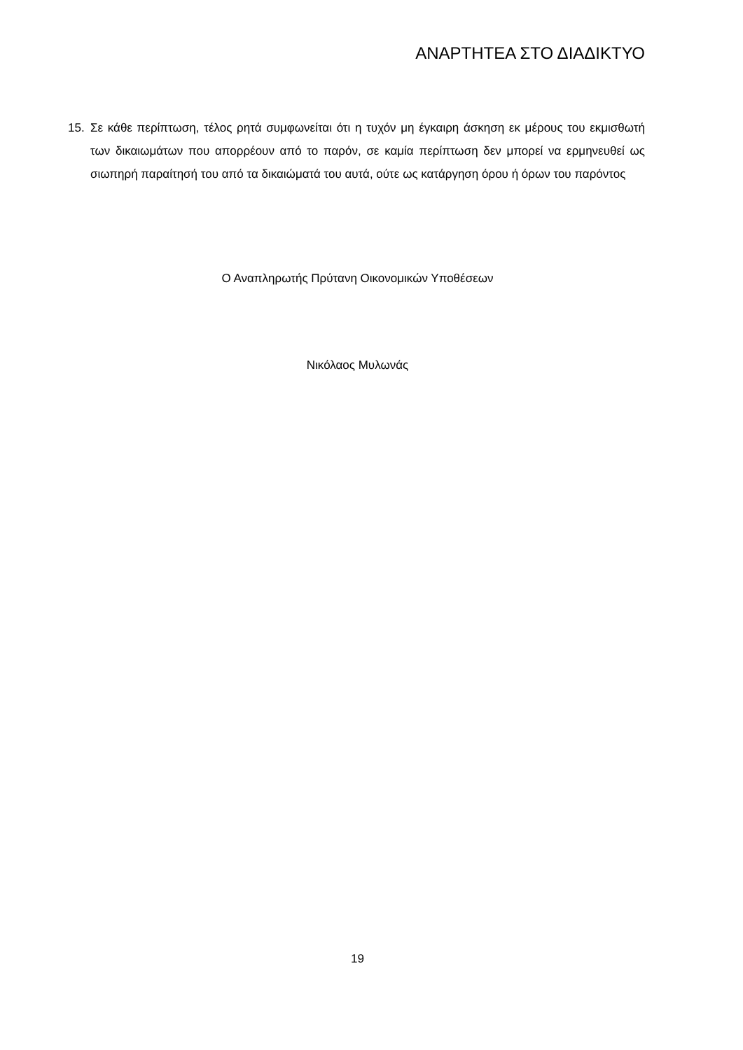ΑΝΑΡΤΗΤΕΑ ΣΤΟ ΔΙΑΔΙΚΤΥΟ
15. Σε κάθε περίπτωση, τέλος ρητά συμφωνείται ότι η τυχόν μη έγκαιρη άσκηση εκ μέρους του εκμισθωτή των δικαιωμάτων που απορρέουν από το παρόν, σε καμία περίπτωση δεν μπορεί να ερμηνευθεί ως σιωπηρή παραίτησή του από τα δικαιώματά του αυτά, ούτε ως κατάργηση όρου ή όρων του παρόντος
Ο Αναπληρωτής Πρύτανη Οικονομικών Υποθέσεων
Νικόλαος Μυλωνάς
19